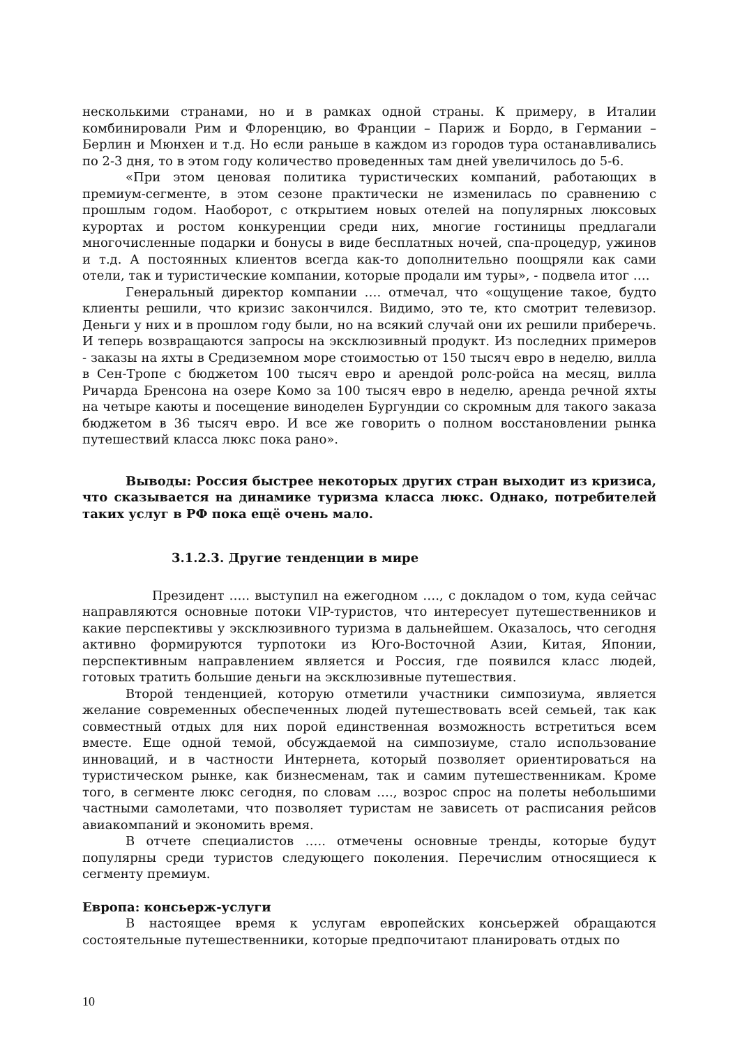несколькими странами, но и в рамках одной страны. К примеру, в Италии комбинировали Рим и Флоренцию, во Франции – Париж и Бордо, в Германии – Берлин и Мюнхен и т.д. Но если раньше в каждом из городов тура останавливались по 2-3 дня, то в этом году количество проведенных там дней увеличилось до 5-6.
«При этом ценовая политика туристических компаний, работающих в премиум-сегменте, в этом сезоне практически не изменилась по сравнению с прошлым годом. Наоборот, с открытием новых отелей на популярных люксовых курортах и ростом конкуренции среди них, многие гостиницы предлагали многочисленные подарки и бонусы в виде бесплатных ночей, спа-процедур, ужинов и т.д. А постоянных клиентов всегда как-то дополнительно поощряли как сами отели, так и туристические компании, которые продали им туры», - подвела итог ….
Генеральный директор компании …. отмечал, что «ощущение такое, будто клиенты решили, что кризис закончился. Видимо, это те, кто смотрит телевизор. Деньги у них и в прошлом году были, но на всякий случай они их решили приберечь. И теперь возвращаются запросы на эксклюзивный продукт. Из последних примеров - заказы на яхты в Средиземном море стоимостью от 150 тысяч евро в неделю, вилла в Сен-Тропе с бюджетом 100 тысяч евро и арендой ролс-ройса на месяц, вилла Ричарда Бренсона на озере Комо за 100 тысяч евро в неделю, аренда речной яхты на четыре каюты и посещение виноделен Бургундии со скромным для такого заказа бюджетом в 36 тысяч евро. И все же говорить о полном восстановлении рынка путешествий класса люкс пока рано».
Выводы: Россия быстрее некоторых других стран выходит из кризиса, что сказывается на динамике туризма класса люкс. Однако, потребителей таких услуг в РФ пока ещё очень мало.
3.1.2.3. Другие тенденции в мире
Президент ….. выступил на ежегодном …., с докладом о том, куда сейчас направляются основные потоки VIP-туристов, что интересует путешественников и какие перспективы у эксклюзивного туризма в дальнейшем. Оказалось, что сегодня активно формируются турпотоки из Юго-Восточной Азии, Китая, Японии, перспективным направлением является и Россия, где появился класс людей, готовых тратить большие деньги на эксклюзивные путешествия.
Второй тенденцией, которую отметили участники симпозиума, является желание современных обеспеченных людей путешествовать всей семьей, так как совместный отдых для них порой единственная возможность встретиться всем вместе. Еще одной темой, обсуждаемой на симпозиуме, стало использование инноваций, и в частности Интернета, который позволяет ориентироваться на туристическом рынке, как бизнесменам, так и самим путешественникам. Кроме того, в сегменте люкс сегодня, по словам …., возрос спрос на полеты небольшими частными самолетами, что позволяет туристам не зависеть от расписания рейсов авиакомпаний и экономить время.
В отчете специалистов ….. отмечены основные тренды, которые будут популярны среди туристов следующего поколения. Перечислим относящиеся к сегменту премиум.
Европа: консьерж-услуги
В настоящее время к услугам европейских консьержей обращаются состоятельные путешественники, которые предпочитают планировать отдых по
10